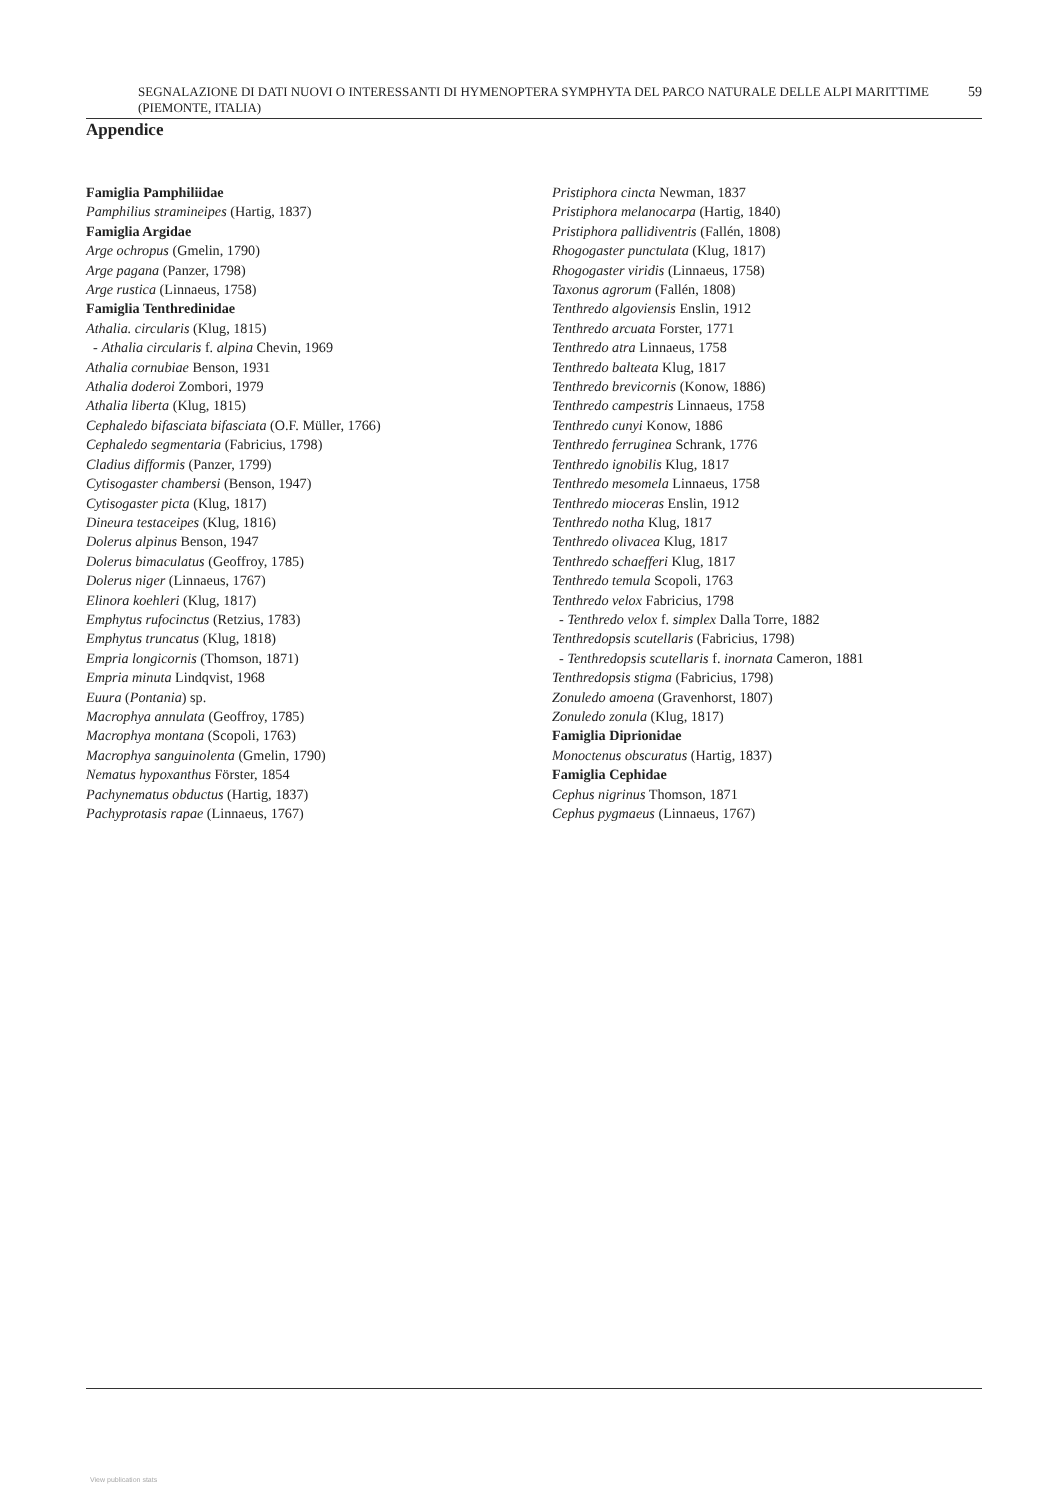SEGNALAZIONE DI DATI NUOVI O INTERESSANTI DI HYMENOPTERA SYMPHYTA DEL PARCO NATURALE DELLE ALPI MARITTIME (PIEMONTE, ITALIA) 59
Appendice
Famiglia Pamphiliidae
Pamphilius stramineipes (Hartig, 1837)
Famiglia Argidae
Arge ochropus (Gmelin, 1790)
Arge pagana (Panzer, 1798)
Arge rustica (Linnaeus, 1758)
Famiglia Tenthredinidae
Athalia. circularis (Klug, 1815)
- Athalia circularis f. alpina Chevin, 1969
Athalia cornubiae Benson, 1931
Athalia doderoi Zombori, 1979
Athalia liberta (Klug, 1815)
Cephaledo bifasciata bifasciata (O.F. Müller, 1766)
Cephaledo segmentaria (Fabricius, 1798)
Cladius difformis (Panzer, 1799)
Cytisogaster chambersi (Benson, 1947)
Cytisogaster picta (Klug, 1817)
Dineura testaceipes (Klug, 1816)
Dolerus alpinus Benson, 1947
Dolerus bimaculatus (Geoffroy, 1785)
Dolerus niger (Linnaeus, 1767)
Elinora koehleri (Klug, 1817)
Emphytus rufocinctus (Retzius, 1783)
Emphytus truncatus (Klug, 1818)
Empria longicornis (Thomson, 1871)
Empria minuta Lindqvist, 1968
Euura (Pontania) sp.
Macrophya annulata (Geoffroy, 1785)
Macrophya montana (Scopoli, 1763)
Macrophya sanguinolenta (Gmelin, 1790)
Nematus hypoxanthus Förster, 1854
Pachynematus obductus (Hartig, 1837)
Pachyprotasis rapae (Linnaeus, 1767)
Pristiphora cincta Newman, 1837
Pristiphora melanocarpa (Hartig, 1840)
Pristiphora pallidiventris (Fallén, 1808)
Rhogogaster punctulata (Klug, 1817)
Rhogogaster viridis (Linnaeus, 1758)
Taxonus agrorum (Fallén, 1808)
Tenthredo algoviensis Enslin, 1912
Tenthredo arcuata Forster, 1771
Tenthredo atra Linnaeus, 1758
Tenthredo balteata Klug, 1817
Tenthredo brevicornis (Konow, 1886)
Tenthredo campestris Linnaeus, 1758
Tenthredo cunyi Konow, 1886
Tenthredo ferruginea Schrank, 1776
Tenthredo ignobilis Klug, 1817
Tenthredo mesomela Linnaeus, 1758
Tenthredo mioceras Enslin, 1912
Tenthredo notha Klug, 1817
Tenthredo olivacea Klug, 1817
Tenthredo schaefferi Klug, 1817
Tenthredo temula Scopoli, 1763
Tenthredo velox Fabricius, 1798
- Tenthredo velox f. simplex Dalla Torre, 1882
Tenthredopsis scutellaris (Fabricius, 1798)
- Tenthredopsis scutellaris f. inornata Cameron, 1881
Tenthredopsis stigma (Fabricius, 1798)
Zonuledo amoena (Gravenhorst, 1807)
Zonuledo zonula (Klug, 1817)
Famiglia Diprionidae
Monoctenus obscuratus (Hartig, 1837)
Famiglia Cephidae
Cephus nigrinus Thomson, 1871
Cephus pygmaeus (Linnaeus, 1767)
View publication stats